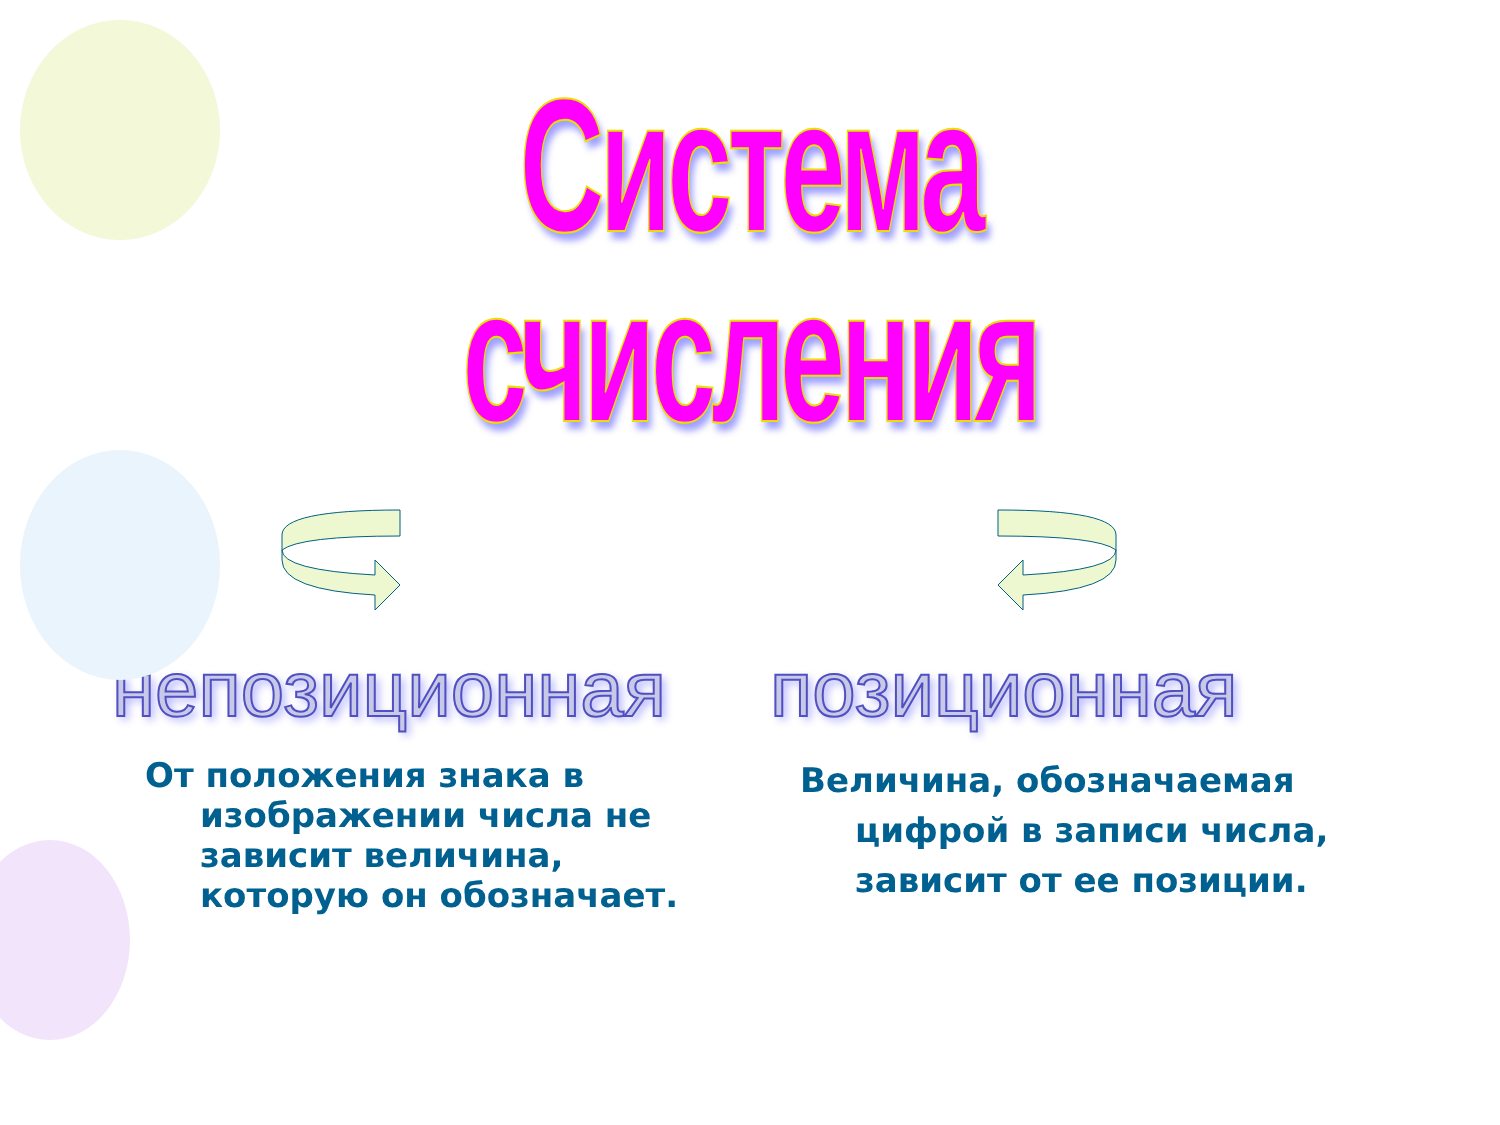Система счисления
непозиционная
От положения знака в изображении числа не зависит величина, которую он обозначает.
позиционная
Величина, обозначаемая цифрой в записи числа, зависит от ее позиции.